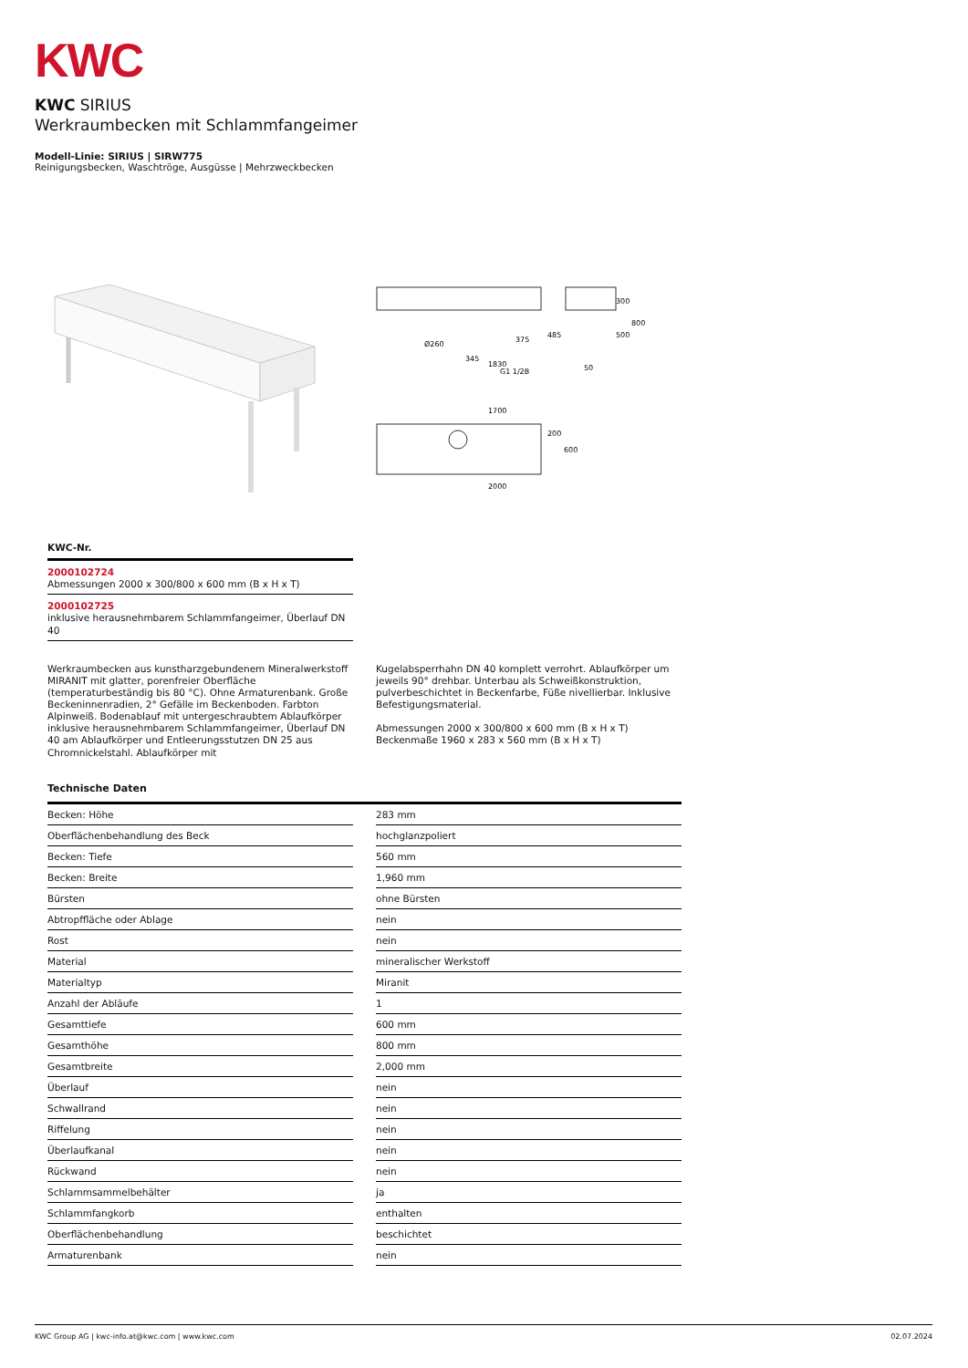KWC
KWC SIRIUS
Werkraumbecken mit Schlammfangeimer
Modell-Linie: SIRIUS | SIRW775
Reinigungsbecken, Waschtröge, Ausgüsse | Mehrzweckbecken
1830
1700
2000
Ø260
345
375
G1 1/2B
485
300
800
500
50
200
600
KWC-Nr.
2000102724
Abmessungen 2000 x 300/800 x 600 mm (B x H x T)
2000102725
inklusive herausnehmbarem Schlammfangeimer, Überlauf DN 40
Werkraumbecken aus kunstharzgebundenem Mineralwerkstoff MIRANIT mit glatter, porenfreier Oberfläche (temperaturbeständig bis 80 °C). Ohne Armaturenbank. Große Beckeninnenradien, 2° Gefälle im Beckenboden. Farbton Alpinweiß. Bodenablauf mit untergeschraubtem Ablaufkörper inklusive herausnehmbarem Schlammfangeimer, Überlauf DN 40 am Ablaufkörper und Entleerungsstutzen DN 25 aus Chromnickelstahl. Ablaufkörper mit
Kugelabsperrhahn DN 40 komplett verrohrt. Ablaufkörper um jeweils 90° drehbar. Unterbau als Schweißkonstruktion, pulverbeschichtet in Beckenfarbe, Füße nivellierbar. Inklusive Befestigungsmaterial.
Abmessungen 2000 x 300/800 x 600 mm (B x H x T)
Beckenmaße 1960 x 283 x 560 mm (B x H x T)
Technische Daten
| Becken: Höhe | | 283 mm |
| Oberflächenbehandlung des Beck | | hochglanzpoliert |
| Becken: Tiefe | | 560 mm |
| Becken: Breite | | 1,960 mm |
| Bürsten | | ohne Bürsten |
| Abtropffläche oder Ablage | | nein |
| Rost | | nein |
| Material | | mineralischer Werkstoff |
| Materialtyp | | Miranit |
| Anzahl der Abläufe | | 1 |
| Gesamttiefe | | 600 mm |
| Gesamthöhe | | 800 mm |
| Gesamtbreite | | 2,000 mm |
| Überlauf | | nein |
| Schwallrand | | nein |
| Riffelung | | nein |
| Überlaufkanal | | nein |
| Rückwand | | nein |
| Schlammsammelbehälter | | ja |
| Schlammfangkorb | | enthalten |
| Oberflächenbehandlung | | beschichtet |
| Armaturenbank | | nein |
KWC Group AG | kwc-info.at@kwc.com | www.kwc.com 02.07.2024